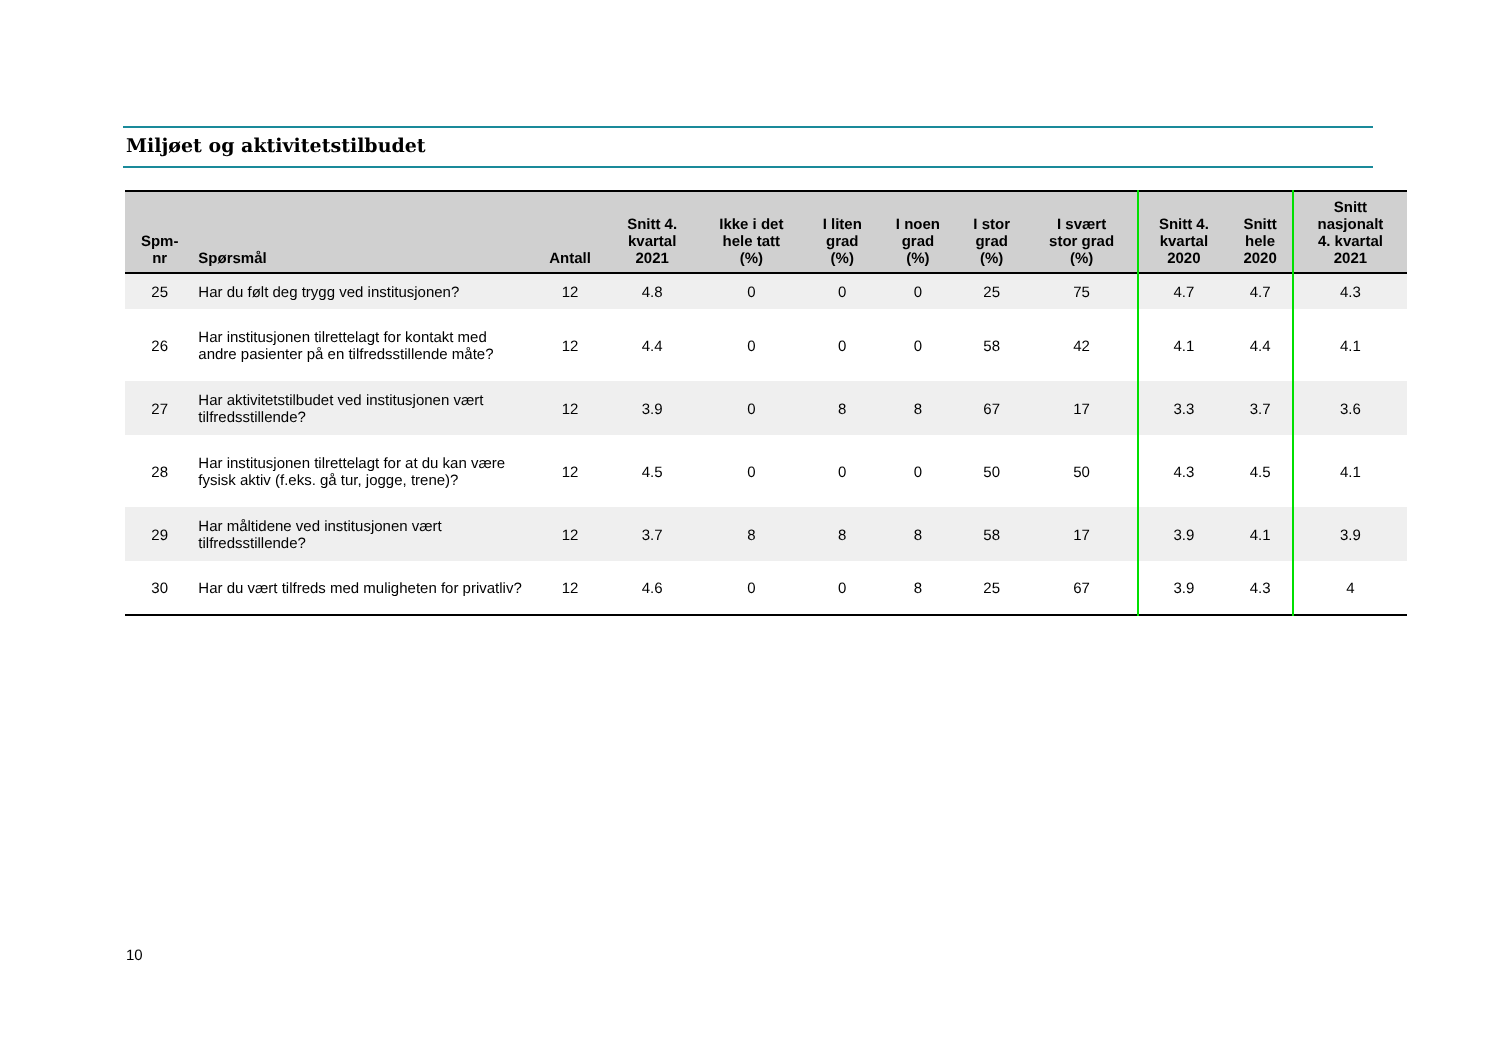Miljøet og aktivitetstilbudet
| Spm- nr | Spørsmål | Antall | Snitt 4. kvartal 2021 | Ikke i det hele tatt (%) | I liten grad (%) | I noen grad (%) | I stor grad (%) | I svært stor grad (%) | Snitt 4. kvartal 2020 | Snitt hele 2020 | Snitt nasjonalt 4. kvartal 2021 |
| --- | --- | --- | --- | --- | --- | --- | --- | --- | --- | --- | --- |
| 25 | Har du følt deg trygg ved institusjonen? | 12 | 4.8 | 0 | 0 | 0 | 25 | 75 | 4.7 | 4.7 | 4.3 |
| 26 | Har institusjonen tilrettelagt for kontakt med andre pasienter på en tilfredsstillende måte? | 12 | 4.4 | 0 | 0 | 0 | 58 | 42 | 4.1 | 4.4 | 4.1 |
| 27 | Har aktivitetstilbudet ved institusjonen vært tilfredsstillende? | 12 | 3.9 | 0 | 8 | 8 | 67 | 17 | 3.3 | 3.7 | 3.6 |
| 28 | Har institusjonen tilrettelagt for at du kan være fysisk aktiv (f.eks. gå tur, jogge, trene)? | 12 | 4.5 | 0 | 0 | 0 | 50 | 50 | 4.3 | 4.5 | 4.1 |
| 29 | Har måltidene ved institusjonen vært tilfredsstillende? | 12 | 3.7 | 8 | 8 | 8 | 58 | 17 | 3.9 | 4.1 | 3.9 |
| 30 | Har du vært tilfreds med muligheten for privatliv? | 12 | 4.6 | 0 | 0 | 8 | 25 | 67 | 3.9 | 4.3 | 4 |
10